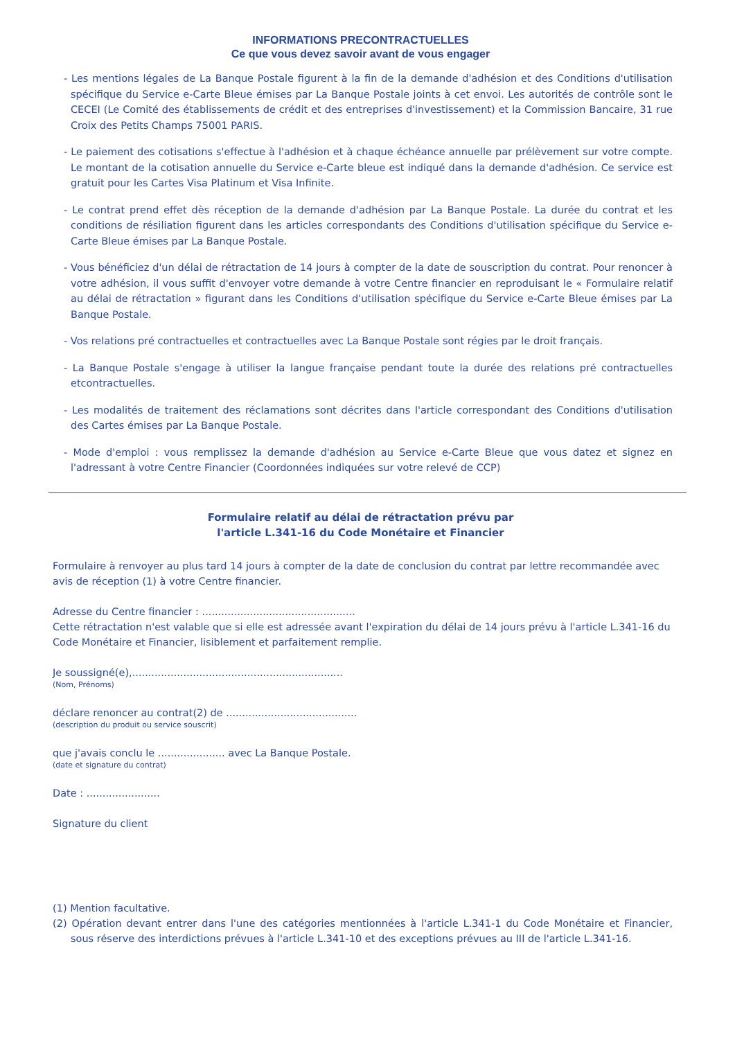INFORMATIONS PRECONTRACTUELLES
Ce que vous devez savoir avant de vous engager
- Les mentions légales de La Banque Postale figurent à la fin de la demande d'adhésion et des Conditions d'utilisation spécifique du Service e-Carte Bleue émises par La Banque Postale joints à cet envoi. Les autorités de contrôle sont le CECEI (Le Comité des établissements de crédit et des entreprises d'investissement) et la Commission Bancaire, 31 rue Croix des Petits Champs 75001 PARIS.
- Le paiement des cotisations s'effectue à l'adhésion et à chaque échéance annuelle par prélèvement sur votre compte. Le montant de la cotisation annuelle du Service e-Carte bleue est indiqué dans la demande d'adhésion. Ce service est gratuit pour les Cartes Visa Platinum et Visa Infinite.
- Le contrat prend effet dès réception de la demande d'adhésion par La Banque Postale. La durée du contrat et les conditions de résiliation figurent dans les articles correspondants des Conditions d'utilisation spécifique du Service e-Carte Bleue émises par La Banque Postale.
- Vous bénéficiez d'un délai de rétractation de 14 jours à compter de la date de souscription du contrat. Pour renoncer à votre adhésion, il vous suffit d'envoyer votre demande à votre Centre financier en reproduisant le « Formulaire relatif au délai de rétractation » figurant dans les Conditions d'utilisation spécifique du Service e-Carte Bleue émises par La Banque Postale.
- Vos relations pré contractuelles et contractuelles avec La Banque Postale sont régies par le droit français.
- La Banque Postale s'engage à utiliser la langue française pendant toute la durée des relations pré contractuelles etcontractuelles.
- Les modalités de traitement des réclamations sont décrites dans l'article correspondant des Conditions d'utilisation des Cartes émises par La Banque Postale.
- Mode d'emploi : vous remplissez la demande d'adhésion au Service e-Carte Bleue que vous datez et signez en l'adressant à votre Centre Financier (Coordonnées indiquées sur votre relevé de CCP)
Formulaire relatif au délai de rétractation prévu par
l'article L.341-16 du Code Monétaire et Financier
Formulaire à renvoyer au plus tard 14 jours à compter de la date de conclusion du contrat par lettre recommandée avec avis de réception (1) à votre Centre financier.
Adresse du Centre financier : ................................................
Cette rétractation n'est valable que si elle est adressée avant l'expiration du délai de 14 jours prévu à l'article L.341-16 du Code Monétaire et Financier, lisiblement et parfaitement remplie.
Je soussigné(e),..................................................................
(Nom, Prénoms)
déclare renoncer au contrat(2) de .........................................
(description du produit ou service souscrit)
que j'avais conclu le ..................... avec La Banque Postale.
(date et signature du contrat)
Date : .......................
Signature du client
(1) Mention facultative.
(2) Opération devant entrer dans l'une des catégories mentionnées à l'article L.341-1 du Code Monétaire et Financier, sous réserve des interdictions prévues à l'article L.341-10 et des exceptions prévues au III de l'article L.341-16.